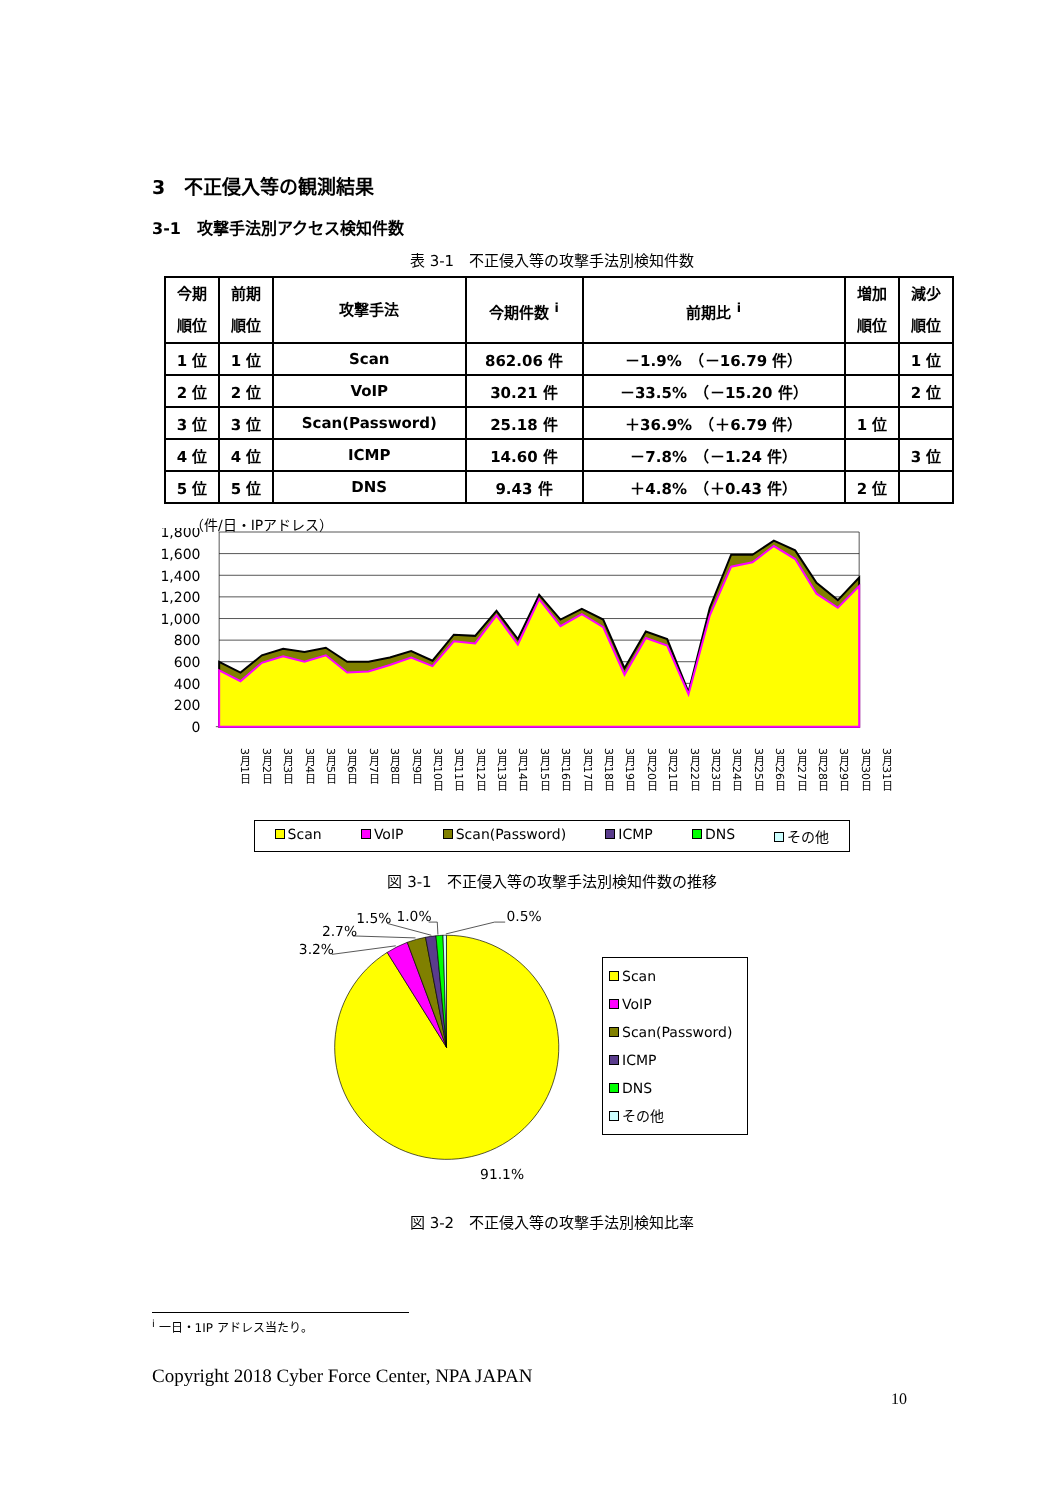3　不正侵入等の観測結果
3-1　攻撃手法別アクセス検知件数
表 3-1　不正侵入等の攻撃手法別検知件数
| 今期 順位 | 前期 順位 | 攻撃手法 | 今期件数 <sup>i</sup> | 前期比 <sup>i</sup> | 増加 順位 | 減少 順位 |
| --- | --- | --- | --- | --- | --- | --- |
| 1 位 | 1 位 | Scan | 862.06 件 | －1.9% （－16.79 件） | | 1 位 |
| 2 位 | 2 位 | VoIP | 30.21 件 | －33.5% （－15.20 件） | | 2 位 |
| 3 位 | 3 位 | Scan(Password) | 25.18 件 | ＋36.9% （＋6.79 件） | 1 位 | |
| 4 位 | 4 位 | ICMP | 14.60 件 | －7.8% （－1.24 件） | | 3 位 |
| 5 位 | 5 位 | DNS | 9.43 件 | ＋4.8% （＋0.43 件） | 2 位 | |
（件/日・IPアドレス）
1,800
1,600
1,400
1,200
1,000
800
600
400
200
0
3月1日 3月2日 3月3日 3月4日 3月5日 3月6日 3月7日 3月8日 3月9日 3月10日 3月11日 3月12日 3月13日 3月14日 3月15日 3月16日 3月17日 3月18日 3月19日 3月20日 3月21日 3月22日 3月23日 3月24日 3月25日 3月26日 3月27日 3月28日 3月29日 3月30日 3月31日
Scan VoIP Scan(Password) ICMP DNS その他
図 3-1　不正侵入等の攻撃手法別検知件数の推移
3.2%
2.7%
1.5%
1.0%
0.5%
91.1%
Scan
VoIP
Scan(Password)
ICMP
DNS
その他
図 3-2　不正侵入等の攻撃手法別検知比率
<sup>i</sup> 一日・1IP アドレス当たり。
Copyright 2018 Cyber Force Center, NPA JAPAN
10